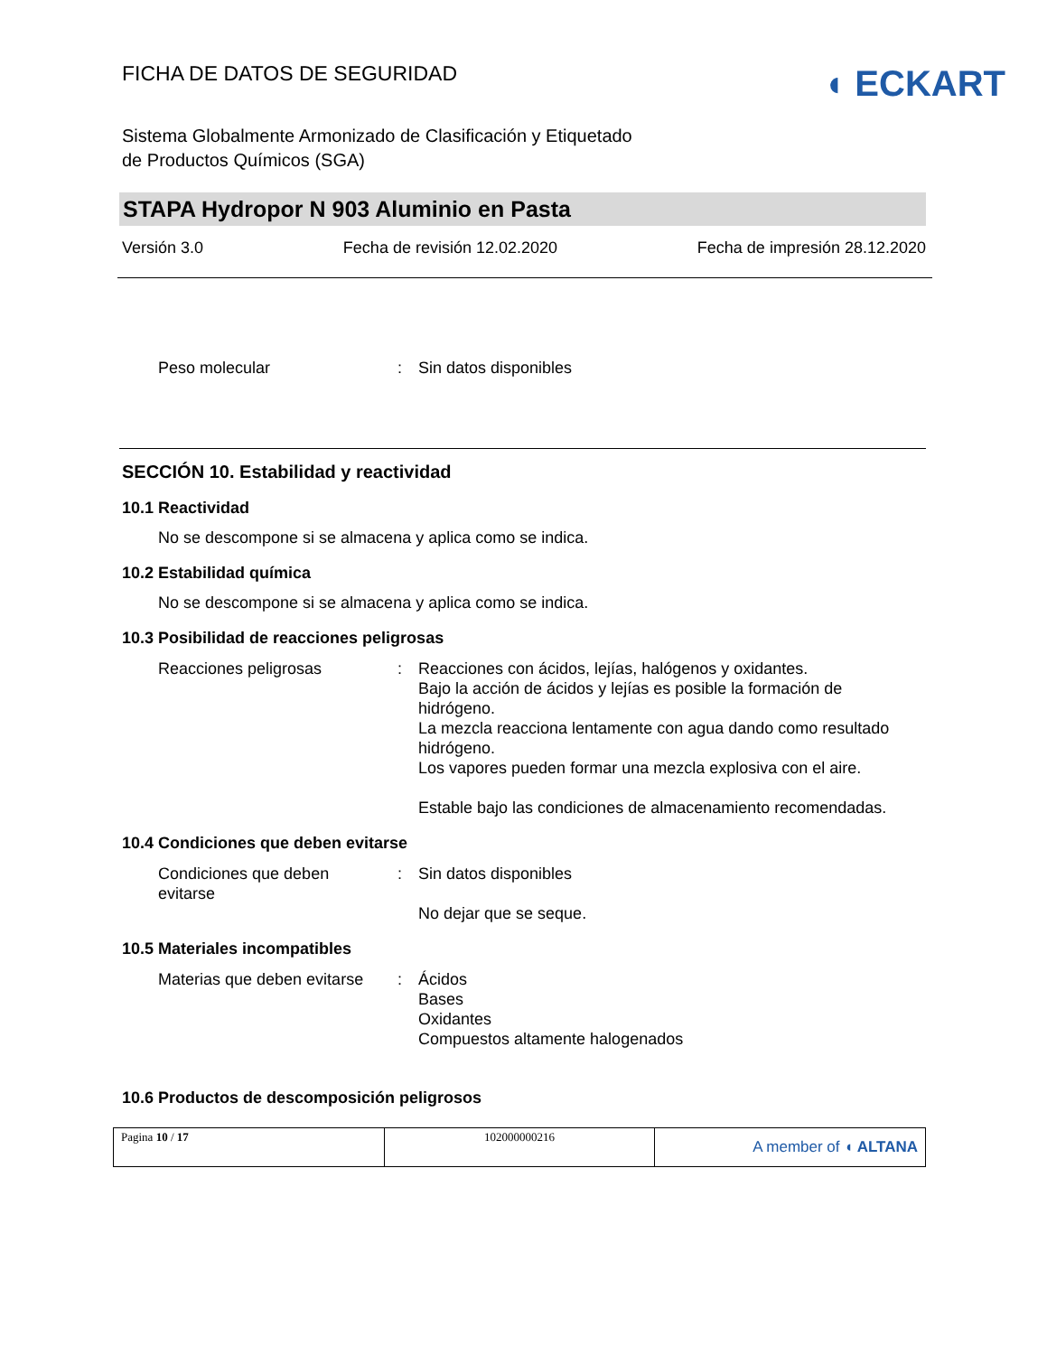FICHA DE DATOS DE SEGURIDAD
◖ ECKART
Sistema Globalmente Armonizado de Clasificación y Etiquetado
de Productos Químicos (SGA)
STAPA Hydropor N 903 Aluminio en Pasta
Versión 3.0 Fecha de revisión 12.02.2020 Fecha de impresión 28.12.2020
Peso molecular : Sin datos disponibles
SECCIÓN 10. Estabilidad y reactividad
10.1 Reactividad
No se descompone si se almacena y aplica como se indica.
10.2 Estabilidad química
No se descompone si se almacena y aplica como se indica.
10.3 Posibilidad de reacciones peligrosas
Reacciones peligrosas : Reacciones con ácidos, lejías, halógenos y oxidantes.
Bajo la acción de ácidos y lejías es posible la formación de hidrógeno.
La mezcla reacciona lentamente con agua dando como resultado hidrógeno.
Los vapores pueden formar una mezcla explosiva con el aire.
Estable bajo las condiciones de almacenamiento recomendadas.
10.4 Condiciones que deben evitarse
Condiciones que deben
evitarse
: Sin datos disponibles
No dejar que se seque.
10.5 Materiales incompatibles
Materias que deben evitarse
: Ácidos
Bases
Oxidantes
Compuestos altamente halogenados
10.6 Productos de descomposición peligrosos
| Pagina 10 / 17 | 102000000216 | A member of ◖ ALTANA |